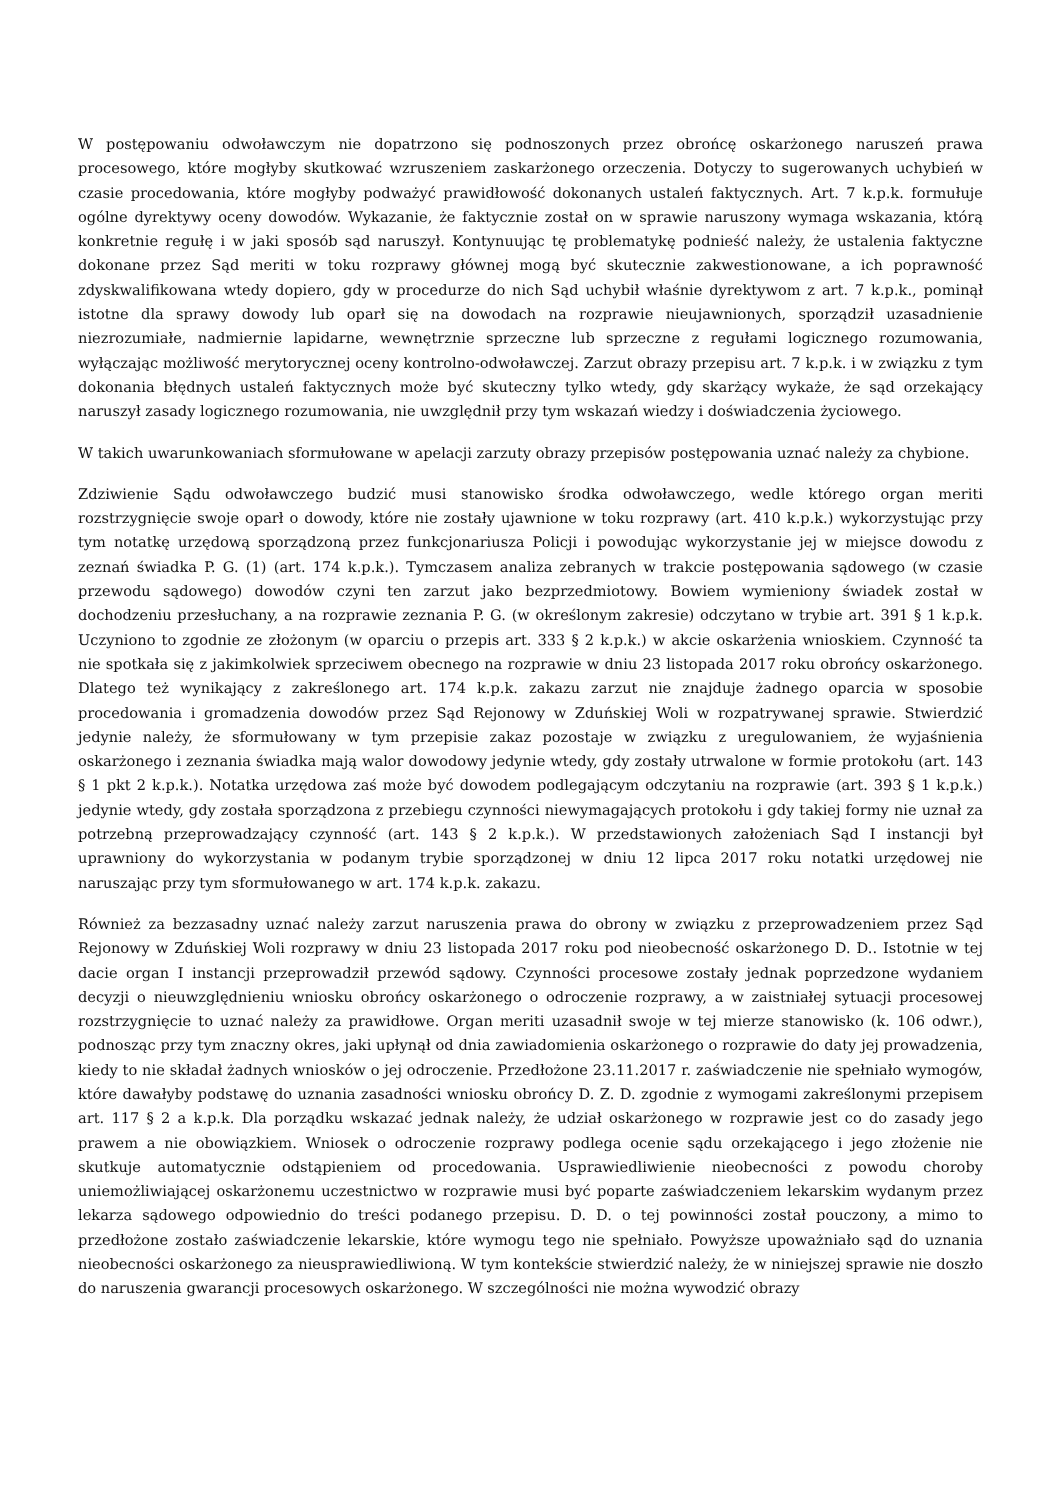W postępowaniu odwoławczym nie dopatrzono się podnoszonych przez obrońcę oskarżonego naruszeń prawa procesowego, które mogłyby skutkować wzruszeniem zaskarżonego orzeczenia. Dotyczy to sugerowanych uchybień w czasie procedowania, które mogłyby podważyć prawidłowość dokonanych ustaleń faktycznych. Art. 7 k.p.k. formułuje ogólne dyrektywy oceny dowodów. Wykazanie, że faktycznie został on w sprawie naruszony wymaga wskazania, którą konkretnie regułę i w jaki sposób sąd naruszył. Kontynuując tę problematykę podnieść należy, że ustalenia faktyczne dokonane przez Sąd meriti w toku rozprawy głównej mogą być skutecznie zakwestionowane, a ich poprawność zdyskwalifikowana wtedy dopiero, gdy w procedurze do nich Sąd uchybił właśnie dyrektywom z art. 7 k.p.k., pominął istotne dla sprawy dowody lub oparł się na dowodach na rozprawie nieujawnionych, sporządził uzasadnienie niezrozumiałe, nadmiernie lapidarne, wewnętrznie sprzeczne lub sprzeczne z regułami logicznego rozumowania, wyłączając możliwość merytorycznej oceny kontrolno-odwoławczej. Zarzut obrazy przepisu art. 7 k.p.k. i w związku z tym dokonania błędnych ustaleń faktycznych może być skuteczny tylko wtedy, gdy skarżący wykaże, że sąd orzekający naruszył zasady logicznego rozumowania, nie uwzględnił przy tym wskazań wiedzy i doświadczenia życiowego.
W takich uwarunkowaniach sformułowane w apelacji zarzuty obrazy przepisów postępowania uznać należy za chybione.
Zdziwienie Sądu odwoławczego budzić musi stanowisko środka odwoławczego, wedle którego organ meriti rozstrzygnięcie swoje oparł o dowody, które nie zostały ujawnione w toku rozprawy (art. 410 k.p.k.) wykorzystując przy tym notatkę urzędową sporządzoną przez funkcjonariusza Policji i powodując wykorzystanie jej w miejsce dowodu z zeznań świadka P. G. (1) (art. 174 k.p.k.). Tymczasem analiza zebranych w trakcie postępowania sądowego (w czasie przewodu sądowego) dowodów czyni ten zarzut jako bezprzedmiotowy. Bowiem wymieniony świadek został w dochodzeniu przesłuchany, a na rozprawie zeznania P. G. (w określonym zakresie) odczytano w trybie art. 391 § 1 k.p.k. Uczyniono to zgodnie ze złożonym (w oparciu o przepis art. 333 § 2 k.p.k.) w akcie oskarżenia wnioskiem. Czynność ta nie spotkała się z jakimkolwiek sprzeciwem obecnego na rozprawie w dniu 23 listopada 2017 roku obrońcy oskarżonego. Dlatego też wynikający z zakreślonego art. 174 k.p.k. zakazu zarzut nie znajduje żadnego oparcia w sposobie procedowania i gromadzenia dowodów przez Sąd Rejonowy w Zduńskiej Woli w rozpatrywanej sprawie. Stwierdzić jedynie należy, że sformułowany w tym przepisie zakaz pozostaje w związku z uregulowaniem, że wyjaśnienia oskarżonego i zeznania świadka mają walor dowodowy jedynie wtedy, gdy zostały utrwalone w formie protokołu (art. 143 § 1 pkt 2 k.p.k.). Notatka urzędowa zaś może być dowodem podlegającym odczytaniu na rozprawie (art. 393 § 1 k.p.k.) jedynie wtedy, gdy została sporządzona z przebiegu czynności niewymagających protokołu i gdy takiej formy nie uznał za potrzebną przeprowadzający czynność (art. 143 § 2 k.p.k.). W przedstawionych założeniach Sąd I instancji był uprawniony do wykorzystania w podanym trybie sporządzonej w dniu 12 lipca 2017 roku notatki urzędowej nie naruszając przy tym sformułowanego w art. 174 k.p.k. zakazu.
Również za bezzasadny uznać należy zarzut naruszenia prawa do obrony w związku z przeprowadzeniem przez Sąd Rejonowy w Zduńskiej Woli rozprawy w dniu 23 listopada 2017 roku pod nieobecność oskarżonego D. D.. Istotnie w tej dacie organ I instancji przeprowadził przewód sądowy. Czynności procesowe zostały jednak poprzedzone wydaniem decyzji o nieuwzględnieniu wniosku obrońcy oskarżonego o odroczenie rozprawy, a w zaistniałej sytuacji procesowej rozstrzygnięcie to uznać należy za prawidłowe. Organ meriti uzasadnił swoje w tej mierze stanowisko (k. 106 odwr.), podnosząc przy tym znaczny okres, jaki upłynął od dnia zawiadomienia oskarżonego o rozprawie do daty jej prowadzenia, kiedy to nie składał żadnych wniosków o jej odroczenie. Przedłożone 23.11.2017 r. zaświadczenie nie spełniało wymogów, które dawałyby podstawę do uznania zasadności wniosku obrońcy D. Z. D. zgodnie z wymogami zakreślonymi przepisem art. 117 § 2 a k.p.k. Dla porządku wskazać jednak należy, że udział oskarżonego w rozprawie jest co do zasady jego prawem a nie obowiązkiem. Wniosek o odroczenie rozprawy podlega ocenie sądu orzekającego i jego złożenie nie skutkuje automatycznie odstąpieniem od procedowania. Usprawiedliwienie nieobecności z powodu choroby uniemożliwiającej oskarżonemu uczestnictwo w rozprawie musi być poparte zaświadczeniem lekarskim wydanym przez lekarza sądowego odpowiednio do treści podanego przepisu. D. D. o tej powinności został pouczony, a mimo to przedłożone zostało zaświadczenie lekarskie, które wymogu tego nie spełniało. Powyższe upoważniało sąd do uznania nieobecności oskarżonego za nieusprawiedliwioną. W tym kontekście stwierdzić należy, że w niniejszej sprawie nie doszło do naruszenia gwarancji procesowych oskarżonego. W szczególności nie można wywodzić obrazy